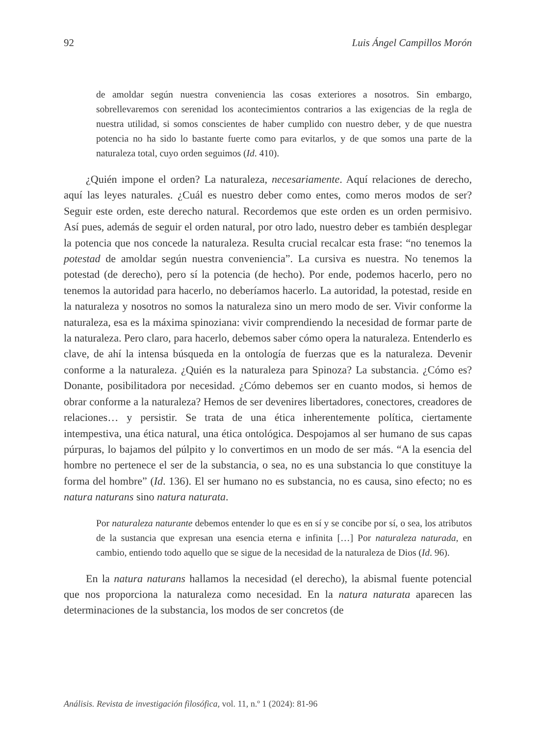92 Luis Ángel Campillos Morón
de amoldar según nuestra conveniencia las cosas exteriores a nosotros. Sin embargo, sobrellevaremos con serenidad los acontecimientos contrarios a las exigencias de la regla de nuestra utilidad, si somos conscientes de haber cumplido con nuestro deber, y de que nuestra potencia no ha sido lo bastante fuerte como para evitarlos, y de que somos una parte de la naturaleza total, cuyo orden seguimos (Id. 410).
¿Quién impone el orden? La naturaleza, necesariamente. Aquí relaciones de derecho, aquí las leyes naturales. ¿Cuál es nuestro deber como entes, como meros modos de ser? Seguir este orden, este derecho natural. Recordemos que este orden es un orden permisivo. Así pues, además de seguir el orden natural, por otro lado, nuestro deber es también desplegar la potencia que nos concede la naturaleza. Resulta crucial recalcar esta frase: “no tenemos la potestad de amoldar según nuestra conveniencia”. La cursiva es nuestra. No tenemos la potestad (de derecho), pero sí la potencia (de hecho). Por ende, podemos hacerlo, pero no tenemos la autoridad para hacerlo, no deberíamos hacerlo. La autoridad, la potestad, reside en la naturaleza y nosotros no somos la naturaleza sino un mero modo de ser. Vivir conforme la naturaleza, esa es la máxima spinoziana: vivir comprendiendo la necesidad de formar parte de la naturaleza. Pero claro, para hacerlo, debemos saber cómo opera la naturaleza. Entenderlo es clave, de ahí la intensa búsqueda en la ontología de fuerzas que es la naturaleza. Devenir conforme a la naturaleza. ¿Quién es la naturaleza para Spinoza? La substancia. ¿Cómo es? Donante, posibilitadora por necesidad. ¿Cómo debemos ser en cuanto modos, si hemos de obrar conforme a la naturaleza? Hemos de ser devenires libertadores, conectores, creadores de relaciones… y persistir. Se trata de una ética inherentemente política, ciertamente intempestiva, una ética natural, una ética ontológica. Despojamos al ser humano de sus capas púrpuras, lo bajamos del púlpito y lo convertimos en un modo de ser más. “A la esencia del hombre no pertenece el ser de la substancia, o sea, no es una substancia lo que constituye la forma del hombre” (Id. 136). El ser humano no es substancia, no es causa, sino efecto; no es natura naturans sino natura naturata.
Por naturaleza naturante debemos entender lo que es en sí y se concibe por sí, o sea, los atributos de la sustancia que expresan una esencia eterna e infinita […] Por naturaleza naturada, en cambio, entiendo todo aquello que se sigue de la necesidad de la naturaleza de Dios (Id. 96).
En la natura naturans hallamos la necesidad (el derecho), la abismal fuente potencial que nos proporciona la naturaleza como necesidad. En la natura naturata aparecen las determinaciones de la substancia, los modos de ser concretos (de
Análisis. Revista de investigación filosófica, vol. 11, n.º 1 (2024): 81-96